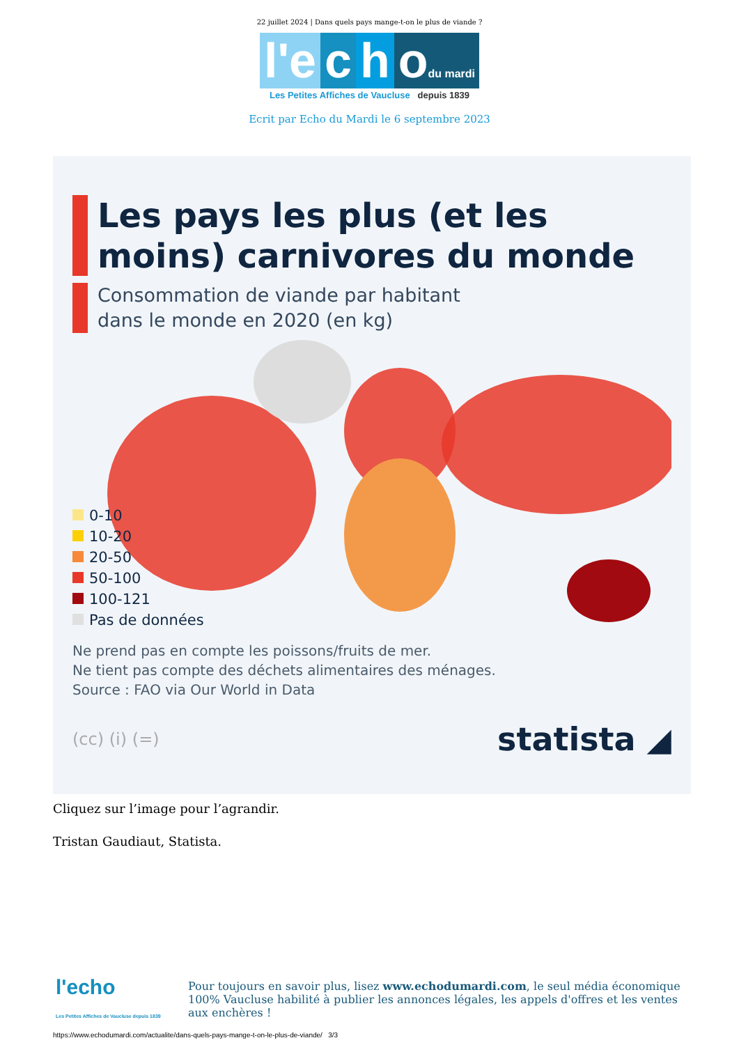22 juillet 2024 | Dans quels pays mange-t-on le plus de viande ?
l'e c h odu mardi
Les Petites Affiches de Vaucluse depuis 1839
Ecrit par Echo du Mardi le 6 septembre 2023
Les pays les plus (et les moins) carnivores du monde
Consommation de viande par habitant
dans le monde en 2020 (en kg)
0-10
10-20
20-50
50-100
100-121
Pas de données
Ne prend pas en compte les poissons/fruits de mer.
Ne tient pas compte des déchets alimentaires des ménages.
Source : FAO via Our World in Data
(cc) (i) (=)
statista ◢
Cliquez sur l’image pour l’agrandir.
Tristan Gaudiaut, Statista.
l'echo
Les Petites Affiches de Vaucluse depuis 1839
Pour toujours en savoir plus, lisez www.echodumardi.com, le seul média économique 100% Vaucluse habilité à publier les annonces légales, les appels d'offres et les ventes aux enchères !
https://www.echodumardi.com/actualite/dans-quels-pays-mange-t-on-le-plus-de-viande/ 3/3